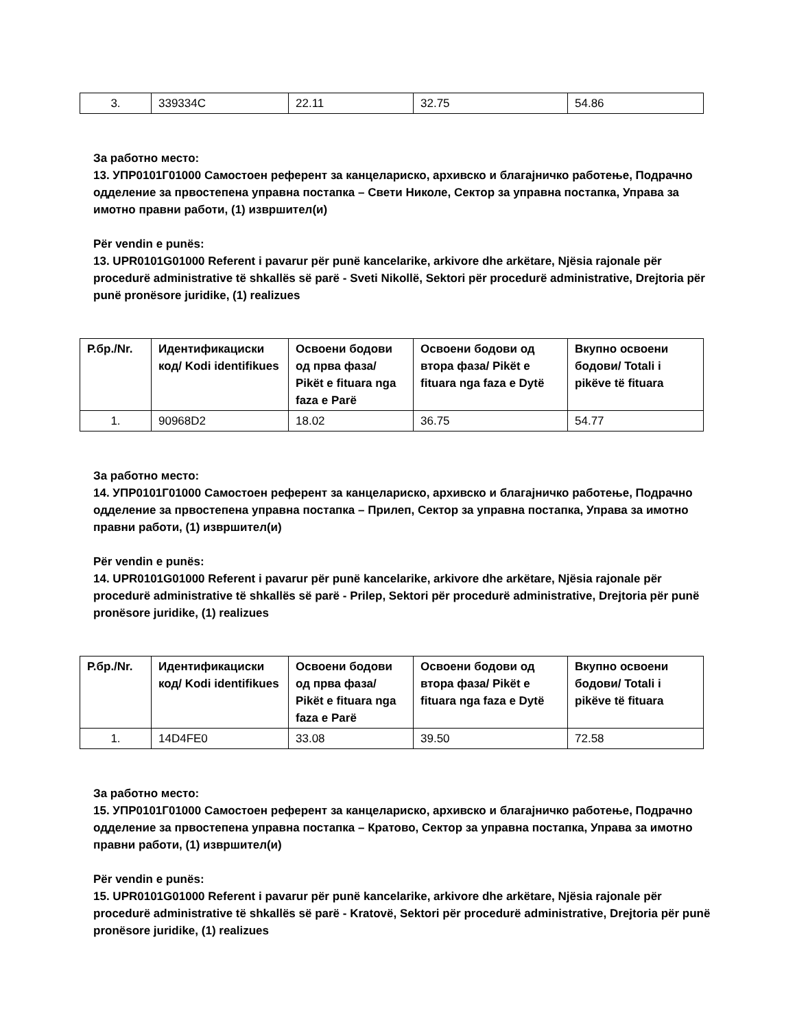| 3. | 339334C | 22.11 | 32.75 | 54.86 |
За работно место:
13. УПР0101Г01000 Самостоен референт за канцелариско, архивско и благајничко работење, Подрачно одделение за првостепена управна постапка – Свети Николе, Сектор за управна постапка, Управа за имотно правни работи, (1) извршител(и)
Për vendin e punës:
13. UPR0101G01000 Referent i pavarur për punë kancelarike, arkivore dhe arkëtare, Njësia rajonale për procedurë administrative të shkallës së parë - Sveti Nikollë, Sektori për procedurë administrative, Drejtoria për punë pronësore juridike, (1) realizues
| Р.бр./Nr. | Идентификациски код/ Kodi identifikues | Освоени бодови од прва фаза/ Pikët e fituara nga faza e Parë | Освоени бодови од втора фаза/ Pikët e fituara nga faza e Dytë | Вкупно освоени бодови/ Totali i pikëve të fituara |
| --- | --- | --- | --- | --- |
| 1. | 90968D2 | 18.02 | 36.75 | 54.77 |
За работно место:
14. УПР0101Г01000 Самостоен референт за канцелариско, архивско и благајничко работење, Подрачно одделение за првостепена управна постапка – Прилеп, Сектор за управна постапка, Управа за имотно правни работи, (1) извршител(и)
Për vendin e punës:
14. UPR0101G01000 Referent i pavarur për punë kancelarike, arkivore dhe arkëtare, Njësia rajonale për procedurë administrative të shkallës së parë - Prilep, Sektori për procedurë administrative, Drejtoria për punë pronësore juridike, (1) realizues
| Р.бр./Nr. | Идентификациски код/ Kodi identifikues | Освоени бодови од прва фаза/ Pikët e fituara nga faza e Parë | Освоени бодови од втора фаза/ Pikët e fituara nga faza e Dytë | Вкупно освоени бодови/ Totali i pikëve të fituara |
| --- | --- | --- | --- | --- |
| 1. | 14D4FE0 | 33.08 | 39.50 | 72.58 |
За работно место:
15. УПР0101Г01000 Самостоен референт за канцелариско, архивско и благајничко работење, Подрачно одделение за првостепена управна постапка – Кратово, Сектор за управна постапка, Управа за имотно правни работи, (1) извршител(и)
Për vendin e punës:
15. UPR0101G01000 Referent i pavarur për punë kancelarike, arkivore dhe arkëtare, Njësia rajonale për procedurë administrative të shkallës së parë - Kratovë, Sektori për procedurë administrative, Drejtoria për punë pronësore juridike, (1) realizues